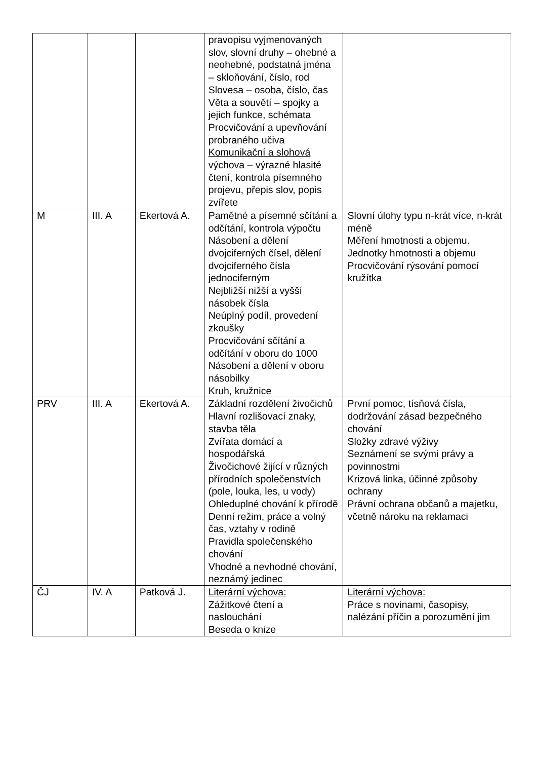| | | | pravopisu vyjmenovaných slov, slovní druhy – ohebné a neohebné, podstatná jména – skloňování, číslo, rod Slovesa – osoba, číslo, čas Věta a souvětí – spojky a jejich funkce, schémata Procvičování a upevňování probraného učiva Komunikační a slohová výchova – výrazné hlasité čtení, kontrola písemného projevu, přepis slov, popis zvířete | |
| M | III. A | Ekertová A. | Pamětné a písemné sčítání a odčítání, kontrola výpočtu Násobení a dělení dvojciferných čísel, dělení dvojciferného čísla jednociferným Nejbližší nižší a vyšší násobek čísla Neúplný podíl, provedení zkoušky Procvičování sčítání a odčítání v oboru do 1000 Násobení a dělení v oboru násobilky Kruh, kružnice | Slovní úlohy typu n-krát více, n-krát méně Měření hmotnosti a objemu. Jednotky hmotnosti a objemu Procvičování rýsování pomocí kružítka |
| PRV | III. A | Ekertová A. | Základní rozdělení živočichů Hlavní rozlišovací znaky, stavba těla Zvířata domácí a hospodářská Živočichové žijící v různých přírodních společenstvích (pole, louka, les, u vody) Ohleduplné chování k přírodě Denní režim, práce a volný čas, vztahy v rodině Pravidla společenského chování Vhodné a nevhodné chování, neznámý jedinec | První pomoc, tísňová čísla, dodržování zásad bezpečného chování Složky zdravé výživy Seznámení se svými právy a povinnostmi Krizová linka, účinné způsoby ochrany Právní ochrana občanů a majetku, včetně nároku na reklamaci |
| ČJ | IV. A | Patková J. | Literární výchova: Zážitkové čtení a naslouchání Beseda o knize | Literární výchova: Práce s novinami, časopisy, nalézání příčin a porozumění jim |